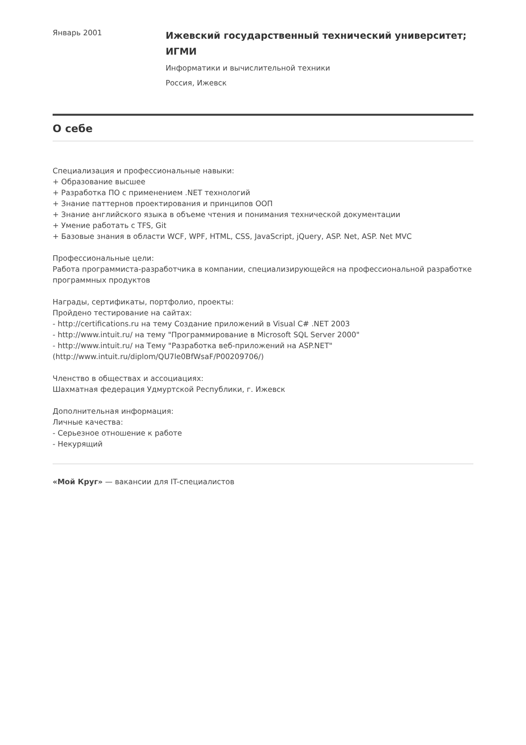Январь 2001
Ижевский государственный технический университет; ИГМИ
Информатики и вычислительной техники
Россия, Ижевск
О себе
Специализация и профессиональные навыки:
+ Образование высшее
+ Разработка ПО с применением .NET технологий
+ Знание паттернов проектирования и принципов ООП
+ Знание английского языка в объеме чтения и понимания технической документации
+ Умение работать с TFS, Git
+ Базовые знания в области WCF, WPF, HTML, CSS, JavaScript, jQuery, ASP. Net, ASP. Net MVC
Профессиональные цели:
Работа программиста-разработчика в компании, специализирующейся на профессиональной разработке программных продуктов
Награды, сертификаты, портфолио, проекты:
Пройдено тестирование на сайтах:
- http://certifications.ru на тему Создание приложений в Visual C# .NET 2003
- http://www.intuit.ru/ на тему "Программирование в Microsoft SQL Server 2000"
- http://www.intuit.ru/ на Тему "Разработка веб-приложений на ASP.NET" (http://www.intuit.ru/diplom/QU7le0BfWsaF/P00209706/)
Членство в обществах и ассоциациях:
Шахматная федерация Удмуртской Республики, г. Ижевск
Дополнительная информация:
Личные качества:
- Серьезное отношение к работе
- Некурящий
«Мой Круг» — вакансии для IT-специалистов